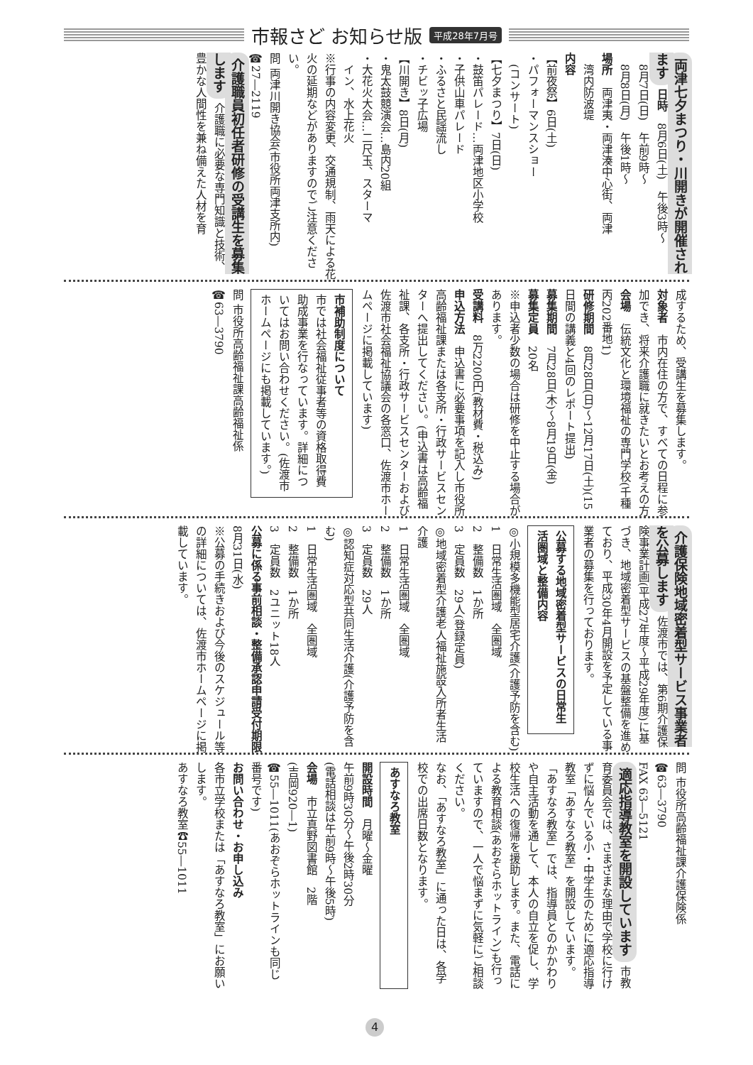市報さど お知らせ版 平成28年7月号
両津七夕まつり・川開きが開催されます 日時　8月6日(土)　午後3時～
　8月7日(日)　午前9時～
　8月8日(月)　午後1時～
場所　両津夷・両津湊中心街、両津
　湾内防波堤
内容
【前夜祭】6日(土)
・パフォーマンスショー
　(コンサート)
【七夕まつり】7日(日)
・鼓笛パレード…両津地区小学校
・子供山車パレード
・ふるさと民謡流し
・チビッ子広場
【川開き】8日(月)
・鬼太鼓競演会…島内20組
・大花火大会…二尺玉、スターマ
　イン、水上花火
※行事の内容変更、交通規制、雨天による花火の延期などがありますのでご注意ください。
問 両津川開き協会(市役所両津支所内)
☎27―2119
介護職員初任者研修の受講生を募集します 介護職に必要な専門知識と技術、豊かな人間性を兼ね備えた人材を育
成するため、受講生を募集します。
対象者　市内在住の方で、すべての日程に参加でき、将来介護職に就きたいとお考えの方
会場　伝統文化と環境福祉の専門学校(千種丙202番地1)
研修期間　8月28日(日)～12月17日(土)(15日間の講義と4回のレポート提出)
募集期間　7月28日(木)～8月19日(金)
募集定員　20名
※申込者少数の場合は研修を中止する場合があります。
受講料　8万2200円(教材費・税込み)
申込方法　申込書に必要事項を記入し市役所高齢福祉課または各支所・行政サービスセンターへ提出してください。(申込書は高齢福祉課、各支所・行政サービスセンターおよび佐渡市社会福祉協議会の各窓口、佐渡市ホームページに掲載しています)
市補助制度について
市では社会福祉従事者等の資格取得費助成事業を行なっています。詳細についてはお問い合わせください。(佐渡市ホームページにも掲載しています。)
問 市役所高齢福祉課高齢福祉係
☎63―3790
介護保険地域密着型サービス事業者を公募します 佐渡市では、第6期介護保険事業計画(平成27年度～平成29年度)に基づき、地域密着型サービスの基盤整備を進めており、平成30年4月開設を予定している事業者の募集を行っております。
公募する地域密着型サービスの日常生活圏域と整備内容
◎小規模多機能型居宅介護(介護予防を含む)
1　日常生活圏域　全圏域
2　整備数　1か所
3　定員数　29人(登録定員)
◎地域密着型介護老人福祉施設入所者生活介護
1　日常生活圏域　全圏域
2　整備数　1か所
3　定員数　29人
◎認知症対応型共同生活介護(介護予防を含む)
1　日常生活圏域　全圏域
2　整備数　1か所
3　定員数　2ユニット18人
公募に係る事前相談・整備承認申請受付期限　8月31日(水)
※公募の手続きおよび今後のスケジュール等の詳細については、佐渡市ホームページに掲載しています。
問 市役所高齢福祉課介護保険係
☎63―3790
FAX 63―5121
適応指導教室を開設しています 市教育委員会では、さまざまな理由で学校に行けずに悩んでいる小・中学生のために適応指導教室「あすなろ教室」を開設しています。
「あすなろ教室」では、指導員とのかかわりや自主活動を通して、本人の自立を促し、学校生活への復帰を援助します。また、電話による教育相談(あおぞらホットライン)も行っていますので、一人で悩まずに気軽にご相談ください。
なお、「あすなろ教室」に通った日は、各学校での出席日数となります。
あすなろ教室
開設時間　月曜～金曜
午前9時30分～午後2時30分
(電話相談は午前9時～午後5時)
会場　市立真野図書館　2階
(吉岡920―1)
☎55―1011(あおぞらホットラインも同じ番号です)
お問い合わせ・お申し込み
各市立学校または「あすなろ教室」にお願いします。
あすなろ教室☎55―1011
4